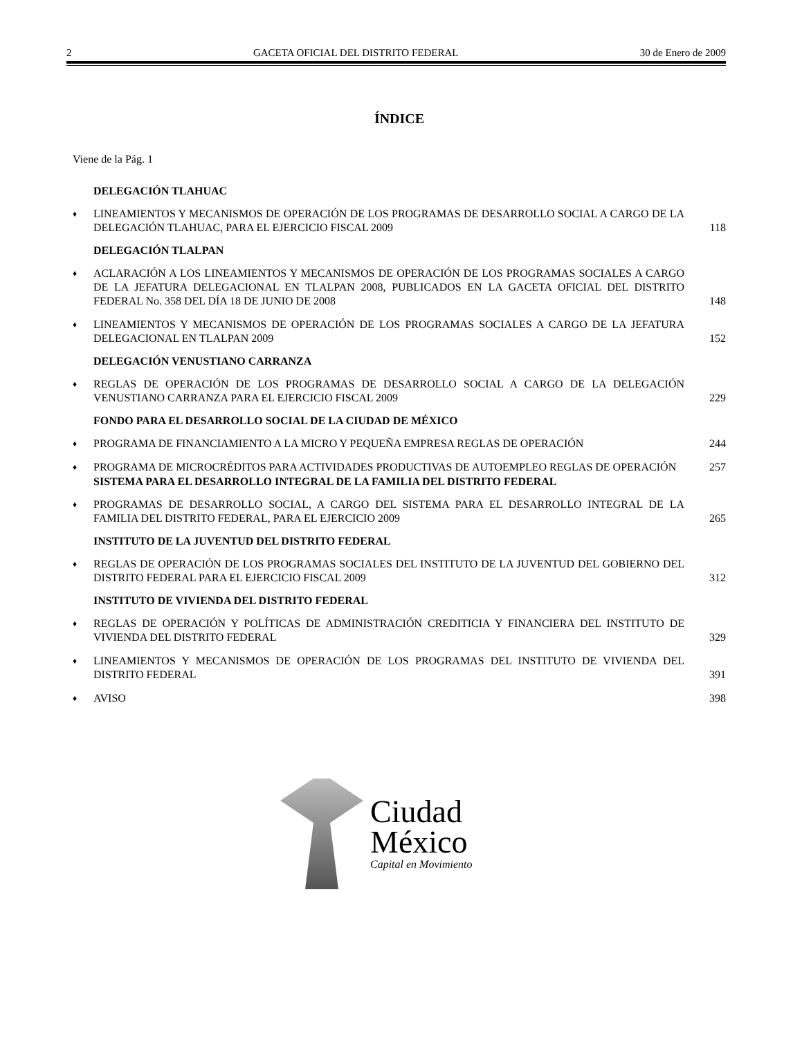2 GACETA OFICIAL DEL DISTRITO FEDERAL 30 de Enero de 2009
ÍNDICE
Viene de la Pág. 1
DELEGACIÓN TLAHUAC
♦ LINEAMIENTOS Y MECANISMOS DE OPERACIÓN DE LOS PROGRAMAS DE DESARROLLO SOCIAL A CARGO DE LA DELEGACIÓN TLAHUAC, PARA EL EJERCICIO FISCAL 2009 118
DELEGACIÓN TLALPAN
♦ ACLARACIÓN A LOS LINEAMIENTOS Y MECANISMOS DE OPERACIÓN DE LOS PROGRAMAS SOCIALES A CARGO DE LA JEFATURA DELEGACIONAL EN TLALPAN 2008, PUBLICADOS EN LA GACETA OFICIAL DEL DISTRITO FEDERAL No. 358 DEL DÍA 18 DE JUNIO DE 2008 148
♦ LINEAMIENTOS Y MECANISMOS DE OPERACIÓN DE LOS PROGRAMAS SOCIALES A CARGO DE LA JEFATURA DELEGACIONAL EN TLALPAN 2009 152
DELEGACIÓN VENUSTIANO CARRANZA
♦ REGLAS DE OPERACIÓN DE LOS PROGRAMAS DE DESARROLLO SOCIAL A CARGO DE LA DELEGACIÓN VENUSTIANO CARRANZA PARA EL EJERCICIO FISCAL 2009 229
FONDO PARA EL DESARROLLO SOCIAL DE LA CIUDAD DE MÉXICO
♦ PROGRAMA DE FINANCIAMIENTO A LA MICRO Y PEQUEÑA EMPRESA REGLAS DE OPERACIÓN 244
♦ PROGRAMA DE MICROCRÉDITOS PARA ACTIVIDADES PRODUCTIVAS DE AUTOEMPLEO REGLAS DE OPERACIÓN 257
SISTEMA PARA EL DESARROLLO INTEGRAL DE LA FAMILIA DEL DISTRITO FEDERAL
♦ PROGRAMAS DE DESARROLLO SOCIAL, A CARGO DEL SISTEMA PARA EL DESARROLLO INTEGRAL DE LA FAMILIA DEL DISTRITO FEDERAL, PARA EL EJERCICIO 2009 265
INSTITUTO DE LA JUVENTUD DEL DISTRITO FEDERAL
♦ REGLAS DE OPERACIÓN DE LOS PROGRAMAS SOCIALES DEL INSTITUTO DE LA JUVENTUD DEL GOBIERNO DEL DISTRITO FEDERAL PARA EL EJERCICIO FISCAL 2009 312
INSTITUTO DE VIVIENDA DEL DISTRITO FEDERAL
♦ REGLAS DE OPERACIÓN Y POLÍTICAS DE ADMINISTRACIÓN CREDITICIA Y FINANCIERA DEL INSTITUTO DE VIVIENDA DEL DISTRITO FEDERAL 329
♦ LINEAMIENTOS Y MECANISMOS DE OPERACIÓN DE LOS PROGRAMAS DEL INSTITUTO DE VIVIENDA DEL DISTRITO FEDERAL 391
♦ AVISO 398
Ciudad
México
Capital en Movimiento